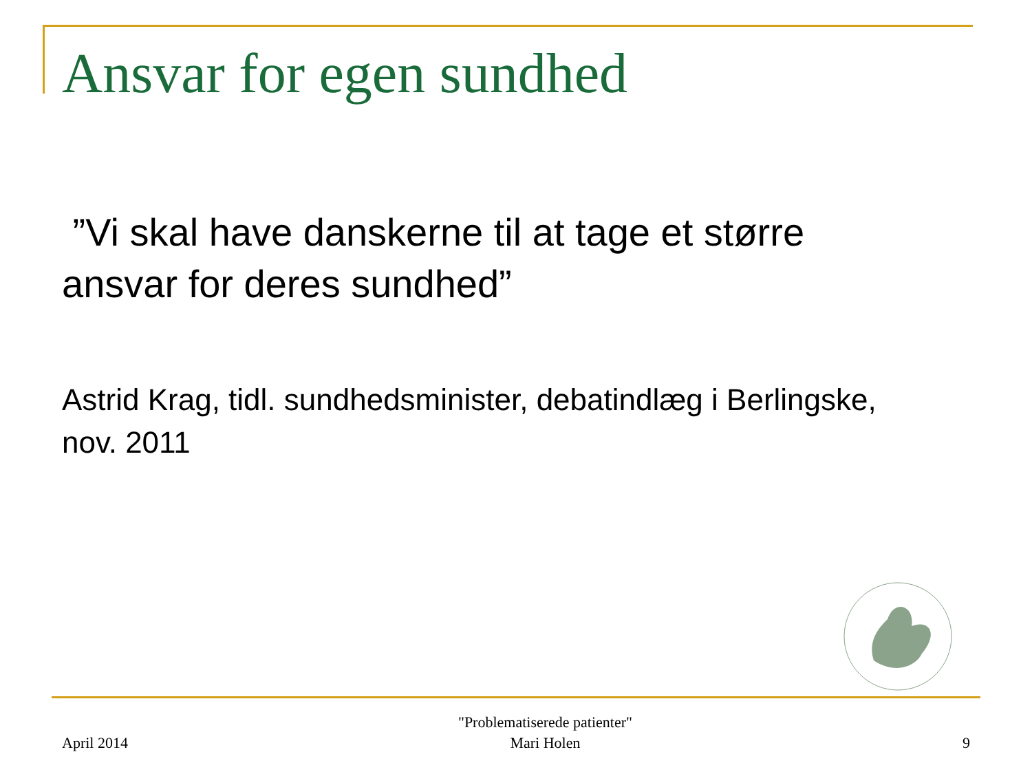Ansvar for egen sundhed
”Vi skal have danskerne til at tage et større ansvar for deres sundhed”
Astrid Krag, tidl. sundhedsminister, debatindlæg i Berlingske, nov. 2011
April 2014 "Problematiserede patienter"
Mari Holen 9